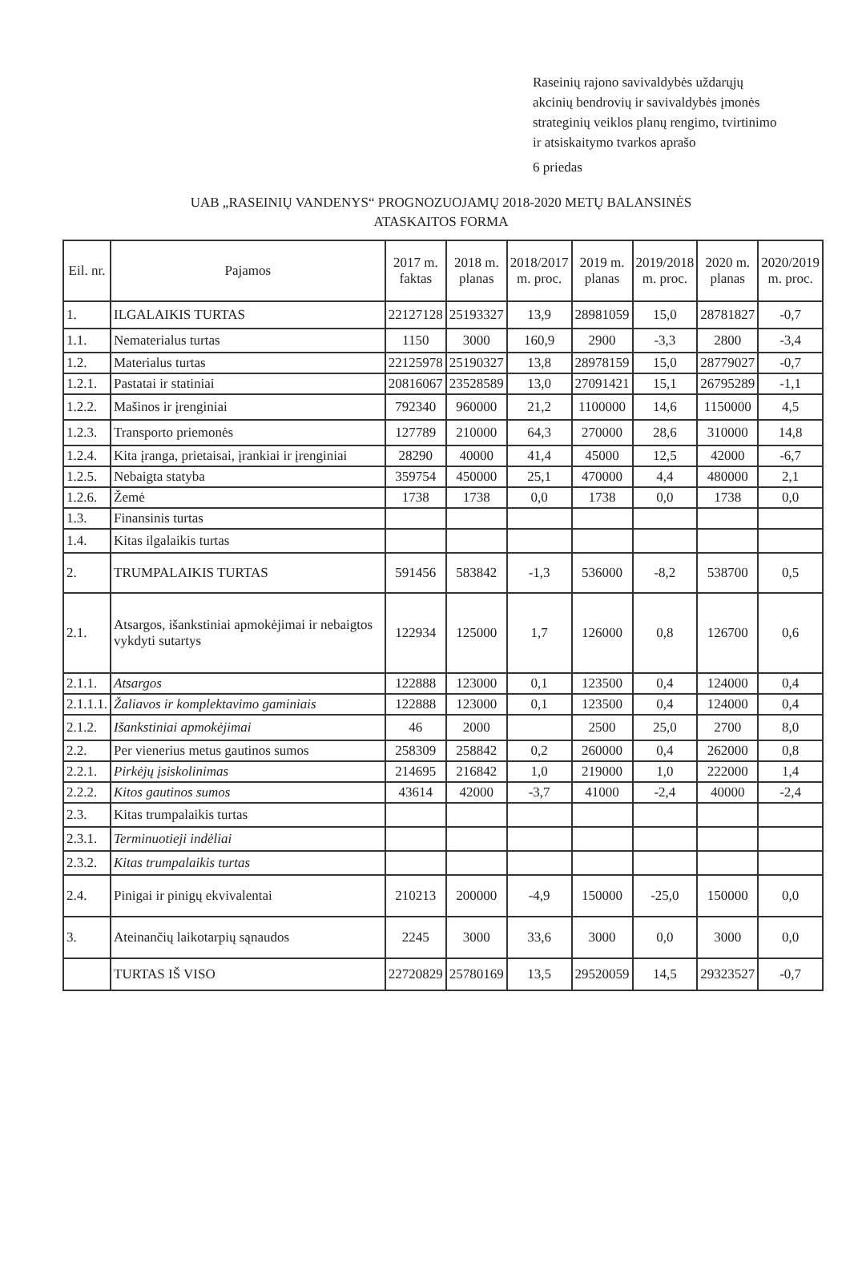Raseinių rajono savivaldybės uždarųjų
akcinių bendrovių ir savivaldybės įmonės
strateginių veiklos planų rengimo, tvirtinimo
ir atsiskaitymo tvarkos aprašo
6 priedas
UAB „RASEINIŲ VANDENYS“ PROGNOZUOJAMŲ 2018-2020 METŲ BALANSINĖS
ATASKAITOS FORMA
| Eil. nr. | Pajamos | 2017 m. faktas | 2018 m. planas | 2018/2017 m. proc. | 2019 m. planas | 2019/2018 m. proc. | 2020 m. planas | 2020/2019 m. proc. |
| --- | --- | --- | --- | --- | --- | --- | --- | --- |
| 1. | ILGALAIKIS TURTAS | 22127128 | 25193327 | 13,9 | 28981059 | 15,0 | 28781827 | -0,7 |
| 1.1. | Nematerialus turtas | 1150 | 3000 | 160,9 | 2900 | -3,3 | 2800 | -3,4 |
| 1.2. | Materialus turtas | 22125978 | 25190327 | 13,8 | 28978159 | 15,0 | 28779027 | -0,7 |
| 1.2.1. | Pastatai ir statiniai | 20816067 | 23528589 | 13,0 | 27091421 | 15,1 | 26795289 | -1,1 |
| 1.2.2. | Mašinos ir įrenginiai | 792340 | 960000 | 21,2 | 1100000 | 14,6 | 1150000 | 4,5 |
| 1.2.3. | Transporto priemonės | 127789 | 210000 | 64,3 | 270000 | 28,6 | 310000 | 14,8 |
| 1.2.4. | Kita įranga, prietaisai, įrankiai ir įrenginiai | 28290 | 40000 | 41,4 | 45000 | 12,5 | 42000 | -6,7 |
| 1.2.5. | Nebaigta statyba | 359754 | 450000 | 25,1 | 470000 | 4,4 | 480000 | 2,1 |
| 1.2.6. | Žemė | 1738 | 1738 | 0,0 | 1738 | 0,0 | 1738 | 0,0 |
| 1.3. | Finansinis turtas | | | | | | | |
| 1.4. | Kitas ilgalaikis turtas | | | | | | | |
| 2. | TRUMPALAIKIS TURTAS | 591456 | 583842 | -1,3 | 536000 | -8,2 | 538700 | 0,5 |
| 2.1. | Atsargos, išankstiniai apmokėjimai ir nebaigtos vykdyti sutartys | 122934 | 125000 | 1,7 | 126000 | 0,8 | 126700 | 0,6 |
| 2.1.1. | Atsargos | 122888 | 123000 | 0,1 | 123500 | 0,4 | 124000 | 0,4 |
| 2.1.1.1. | Žaliavos ir komplektavimo gaminiais | 122888 | 123000 | 0,1 | 123500 | 0,4 | 124000 | 0,4 |
| 2.1.2. | Išankstiniai apmokėjimai | 46 | 2000 | | 2500 | 25,0 | 2700 | 8,0 |
| 2.2. | Per vienerius metus gautinos sumos | 258309 | 258842 | 0,2 | 260000 | 0,4 | 262000 | 0,8 |
| 2.2.1. | Pirkėjų įsiskolinimas | 214695 | 216842 | 1,0 | 219000 | 1,0 | 222000 | 1,4 |
| 2.2.2. | Kitos gautinos sumos | 43614 | 42000 | -3,7 | 41000 | -2,4 | 40000 | -2,4 |
| 2.3. | Kitas trumpalaikis turtas | | | | | | | |
| 2.3.1. | Terminuotieji indėliai | | | | | | | |
| 2.3.2. | Kitas trumpalaikis turtas | | | | | | | |
| 2.4. | Pinigai ir pinigų ekvivalentai | 210213 | 200000 | -4,9 | 150000 | -25,0 | 150000 | 0,0 |
| 3. | Ateinančių laikotarpių sąnaudos | 2245 | 3000 | 33,6 | 3000 | 0,0 | 3000 | 0,0 |
| | TURTAS IŠ VISO | 22720829 | 25780169 | 13,5 | 29520059 | 14,5 | 29323527 | -0,7 |